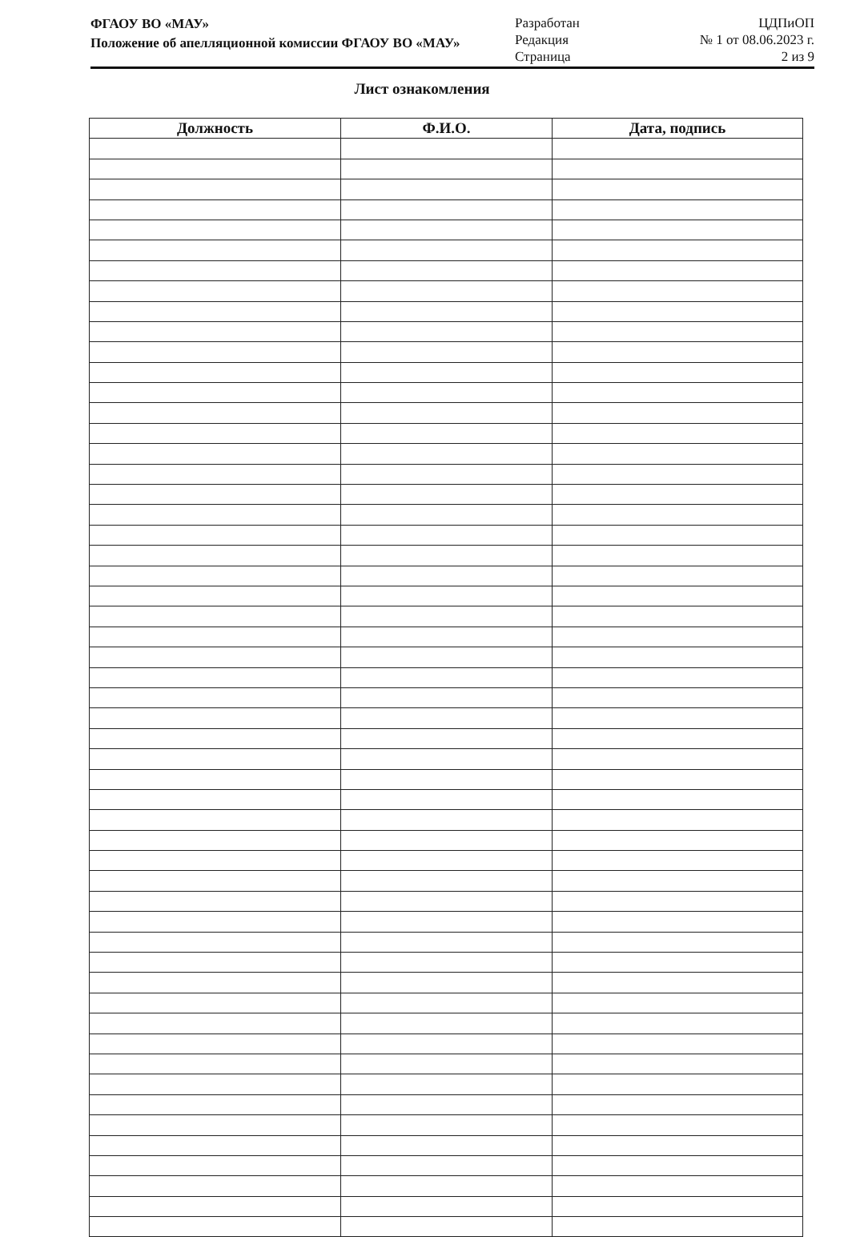ФГАОУ ВО «МАУ»
Положение об апелляционной комиссии ФГАОУ ВО «МАУ»
Разработан
Редакция
Страница
ЦДПиОП
№ 1 от 08.06.2023 г.
2 из 9
Лист ознакомления
| Должность | Ф.И.О. | Дата, подпись |
| --- | --- | --- |